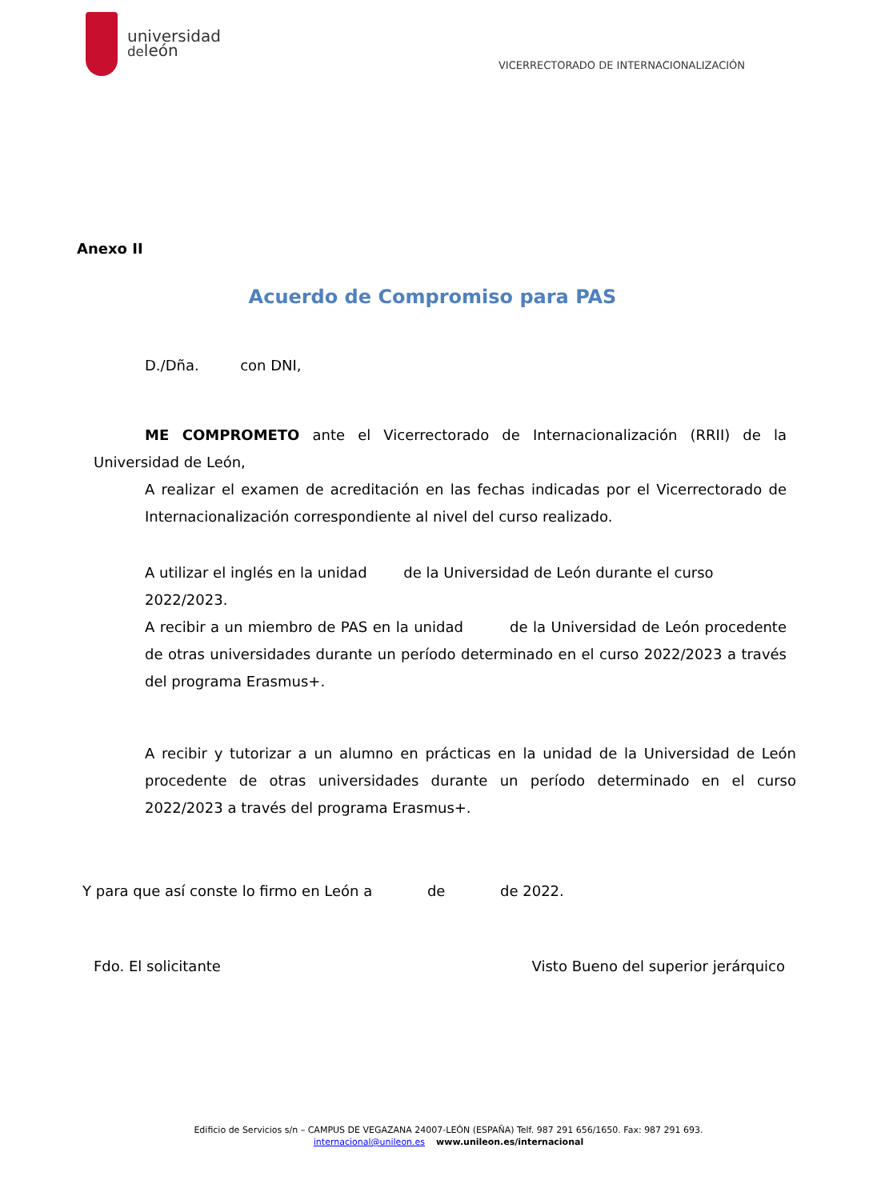universidad
deleón
VICERRECTORADO DE INTERNACIONALIZACIÓN
Anexo II
Acuerdo de Compromiso para PAS
D./Dña. con DNI,
ME COMPROMETO ante el Vicerrectorado de Internacionalización (RRII) de la Universidad de León,
A realizar el examen de acreditación en las fechas indicadas por el Vicerrectorado de Internacionalización correspondiente al nivel del curso realizado.
A utilizar el inglés en la unidad de la Universidad de León durante el curso 2022/2023.
A recibir a un miembro de PAS en la unidad de la Universidad de León procedente de otras universidades durante un período determinado en el curso 2022/2023 a través del programa Erasmus+.
A recibir y tutorizar a un alumno en prácticas en la unidad de la Universidad de León procedente de otras universidades durante un período determinado en el curso 2022/2023 a través del programa Erasmus+.
Y para que así conste lo firmo en León a de de 2022.
Fdo. El solicitante Visto Bueno del superior jerárquico
Edificio de Servicios s/n – CAMPUS DE VEGAZANA 24007-LEÓN (ESPAÑA) Telf. 987 291 656/1650. Fax: 987 291 693.
internacional@unileon.es www.unileon.es/internacional